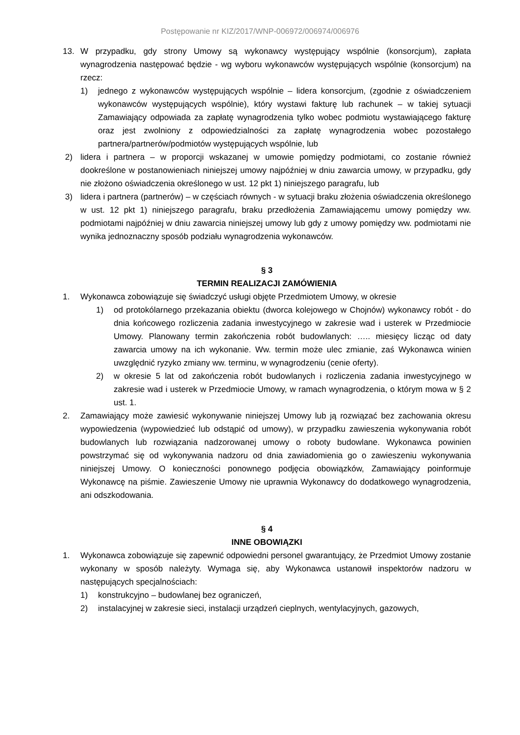Postępowanie nr KIZ/2017/WNP-006972/006974/006976
13. W przypadku, gdy strony Umowy są wykonawcy występujący wspólnie (konsorcjum), zapłata wynagrodzenia następować będzie - wg wyboru wykonawców występujących wspólnie (konsorcjum) na rzecz:
1) jednego z wykonawców występujących wspólnie – lidera konsorcjum, (zgodnie z oświadczeniem wykonawców występujących wspólnie), który wystawi fakturę lub rachunek – w takiej sytuacji Zamawiający odpowiada za zapłatę wynagrodzenia tylko wobec podmiotu wystawiającego fakturę oraz jest zwolniony z odpowiedzialności za zapłatę wynagrodzenia wobec pozostałego partnera/partnerów/podmiotów występujących wspólnie, lub
2) lidera i partnera – w proporcji wskazanej w umowie pomiędzy podmiotami, co zostanie również dookreślone w postanowieniach niniejszej umowy najpóźniej w dniu zawarcia umowy, w przypadku, gdy nie złożono oświadczenia określonego w ust. 12 pkt 1) niniejszego paragrafu, lub
3) lidera i partnera (partnerów) – w częściach równych - w sytuacji braku złożenia oświadczenia określonego w ust. 12 pkt 1) niniejszego paragrafu, braku przedłożenia Zamawiającemu umowy pomiędzy ww. podmiotami najpóźniej w dniu zawarcia niniejszej umowy lub gdy z umowy pomiędzy ww. podmiotami nie wynika jednoznaczny sposób podziału wynagrodzenia wykonawców.
§ 3
TERMIN REALIZACJI ZAMÓWIENIA
1. Wykonawca zobowiązuje się świadczyć usługi objęte Przedmiotem Umowy, w okresie
1) od protokólarnego przekazania obiektu (dworca kolejowego w Chojnów) wykonawcy robót - do dnia końcowego rozliczenia zadania inwestycyjnego w zakresie wad i usterek w Przedmiocie Umowy. Planowany termin zakończenia robót budowlanych: ….. miesięcy licząc od daty zawarcia umowy na ich wykonanie. Ww. termin może ulec zmianie, zaś Wykonawca winien uwzględnić ryzyko zmiany ww. terminu, w wynagrodzeniu (cenie oferty).
2) w okresie 5 lat od zakończenia robót budowlanych i rozliczenia zadania inwestycyjnego w zakresie wad i usterek w Przedmiocie Umowy, w ramach wynagrodzenia, o którym mowa w § 2 ust. 1.
2. Zamawiający może zawiesić wykonywanie niniejszej Umowy lub ją rozwiązać bez zachowania okresu wypowiedzenia (wypowiedzieć lub odstąpić od umowy), w przypadku zawieszenia wykonywania robót budowlanych lub rozwiązania nadzorowanej umowy o roboty budowlane. Wykonawca powinien powstrzymać się od wykonywania nadzoru od dnia zawiadomienia go o zawieszeniu wykonywania niniejszej Umowy. O konieczności ponownego podjęcia obowiązków, Zamawiający poinformuje Wykonawcę na piśmie. Zawieszenie Umowy nie uprawnia Wykonawcy do dodatkowego wynagrodzenia, ani odszkodowania.
§ 4
INNE OBOWIĄZKI
1. Wykonawca zobowiązuje się zapewnić odpowiedni personel gwarantujący, że Przedmiot Umowy zostanie wykonany w sposób należyty. Wymaga się, aby Wykonawca ustanowił inspektorów nadzoru w następujących specjalnościach:
1) konstrukcyjno – budowlanej bez ograniczeń,
2) instalacyjnej w zakresie sieci, instalacji urządzeń cieplnych, wentylacyjnych, gazowych,